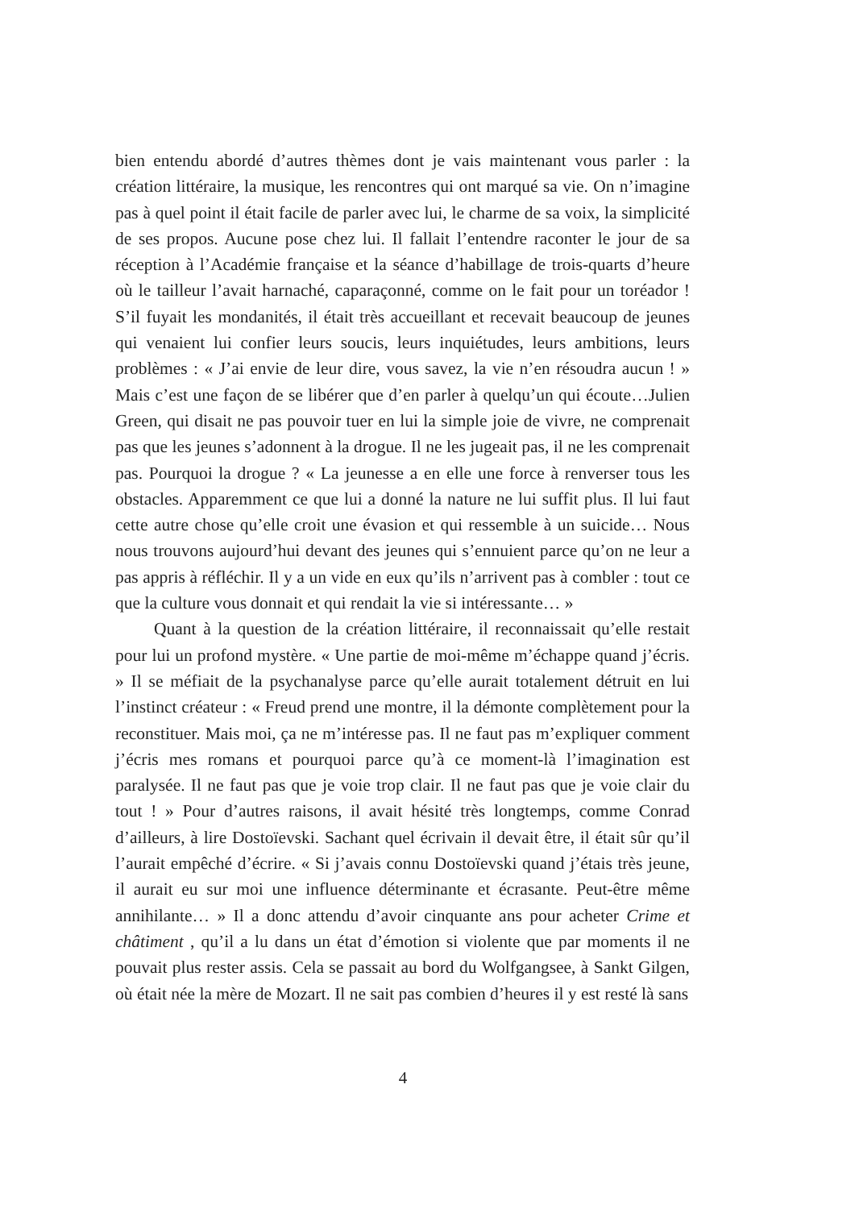bien entendu abordé d’autres thèmes dont je vais maintenant vous parler : la création littéraire, la musique, les rencontres qui ont marqué sa vie. On n’imagine pas à quel point il était facile de parler avec lui, le charme de sa voix, la simplicité de ses propos. Aucune pose chez lui. Il fallait l’entendre raconter le jour de sa réception à l’Académie française et la séance d’habillage de trois-quarts d’heure où le tailleur l’avait harnaché, caparaçonné, comme on le fait pour un toréador ! S’il fuyait les mondanités, il était très accueillant et recevait beaucoup de jeunes qui venaient lui confier leurs soucis, leurs inquiétudes, leurs ambitions, leurs problèmes : « J’ai envie de leur dire, vous savez, la vie n’en résoudra aucun ! » Mais c’est une façon de se libérer que d’en parler à quelqu’un qui écoute…Julien Green, qui disait ne pas pouvoir tuer en lui la simple joie de vivre, ne comprenait pas que les jeunes s’adonnent à la drogue. Il ne les jugeait pas, il ne les comprenait pas. Pourquoi la drogue ? « La jeunesse a en elle une force à renverser tous les obstacles. Apparemment ce que lui a donné la nature ne lui suffit plus. Il lui faut cette autre chose qu’elle croit une évasion et qui ressemble à un suicide… Nous nous trouvons aujourd’hui devant des jeunes qui s’ennuient parce qu’on ne leur a pas appris à réfléchir. Il y a un vide en eux qu’ils n’arrivent pas à combler : tout ce que la culture vous donnait et qui rendait la vie si intéressante… »
Quant à la question de la création littéraire, il reconnaissait qu’elle restait pour lui un profond mystère. « Une partie de moi-même m’échappe quand j’écris. » Il se méfiait de la psychanalyse parce qu’elle aurait totalement détruit en lui l’instinct créateur : « Freud prend une montre, il la démonte complètement pour la reconstituer. Mais moi, ça ne m’intéresse pas. Il ne faut pas m’expliquer comment j’écris mes romans et pourquoi parce qu’à ce moment-là l’imagination est paralysée. Il ne faut pas que je voie trop clair. Il ne faut pas que je voie clair du tout ! » Pour d’autres raisons, il avait hésité très longtemps, comme Conrad d’ailleurs, à lire Dostoïevski. Sachant quel écrivain il devait être, il était sûr qu’il l’aurait empêché d’écrire. « Si j’avais connu Dostoïevski quand j’étais très jeune, il aurait eu sur moi une influence déterminante et écrasante. Peut-être même annihilante… » Il a donc attendu d’avoir cinquante ans pour acheter Crime et châtiment , qu’il a lu dans un état d’émotion si violente que par moments il ne pouvait plus rester assis. Cela se passait au bord du Wolfgangsee, à Sankt Gilgen, où était née la mère de Mozart. Il ne sait pas combien d’heures il y est resté là sans
4